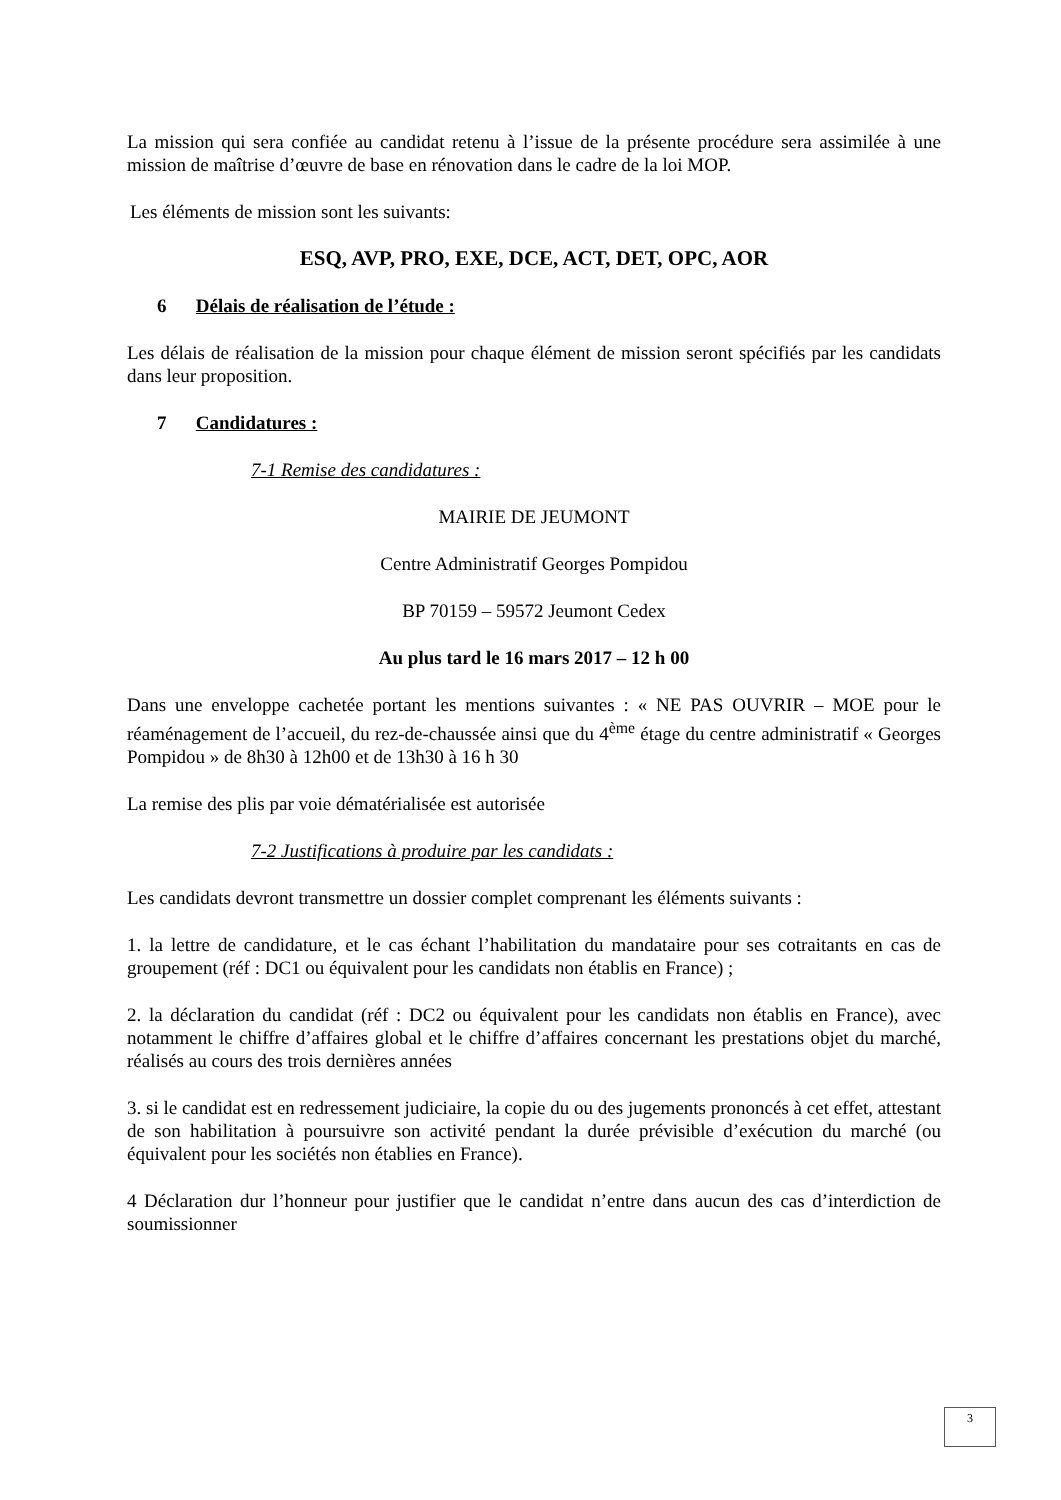La mission qui sera confiée au candidat retenu à l’issue de la présente procédure sera assimilée à une mission de maîtrise d’œuvre de base en rénovation dans le cadre de la loi MOP.
Les éléments de mission sont les suivants:
ESQ, AVP, PRO, EXE, DCE, ACT, DET, OPC, AOR
6 Délais de réalisation de l’étude :
Les délais de réalisation de la mission pour chaque élément de mission seront spécifiés par les candidats dans leur proposition.
7 Candidatures :
7-1 Remise des candidatures :
MAIRIE DE JEUMONT
Centre Administratif Georges Pompidou
BP 70159 – 59572 Jeumont Cedex
Au plus tard le 16 mars 2017 – 12 h 00
Dans une enveloppe cachetée portant les mentions suivantes : « NE PAS OUVRIR – MOE pour le réaménagement de l’accueil, du rez-de-chaussée ainsi que du 4<sup>ème</sup> étage du centre administratif « Georges Pompidou » de 8h30 à 12h00 et de 13h30 à 16 h 30
La remise des plis par voie dématérialisée est autorisée
7-2 Justifications à produire par les candidats :
Les candidats devront transmettre un dossier complet comprenant les éléments suivants :
1. la lettre de candidature, et le cas échant l’habilitation du mandataire pour ses cotraitants en cas de groupement (réf : DC1 ou équivalent pour les candidats non établis en France) ;
2. la déclaration du candidat (réf : DC2 ou équivalent pour les candidats non établis en France), avec notamment le chiffre d’affaires global et le chiffre d’affaires concernant les prestations objet du marché, réalisés au cours des trois dernières années
3. si le candidat est en redressement judiciaire, la copie du ou des jugements prononcés à cet effet, attestant de son habilitation à poursuivre son activité pendant la durée prévisible d’exécution du marché (ou équivalent pour les sociétés non établies en France).
4 Déclaration dur l’honneur pour justifier que le candidat n’entre dans aucun des cas d’interdiction de soumissionner
3